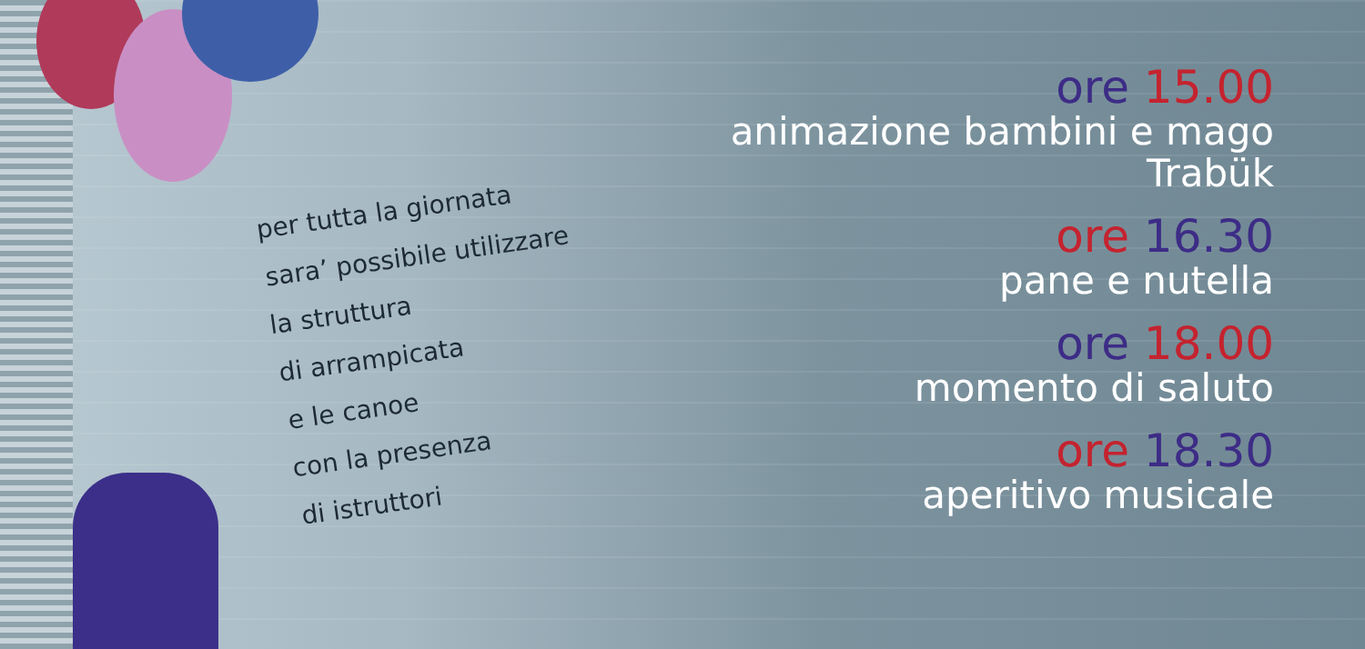per tutta la giornata
sara’ possibile utilizzare
la struttura
di arrampicata
e le canoe
con la presenza
di istruttori
ore 15.00
animazione bambini e mago Trabük
ore 16.30
pane e nutella
ore 18.00
momento di saluto
ore 18.30
aperitivo musicale